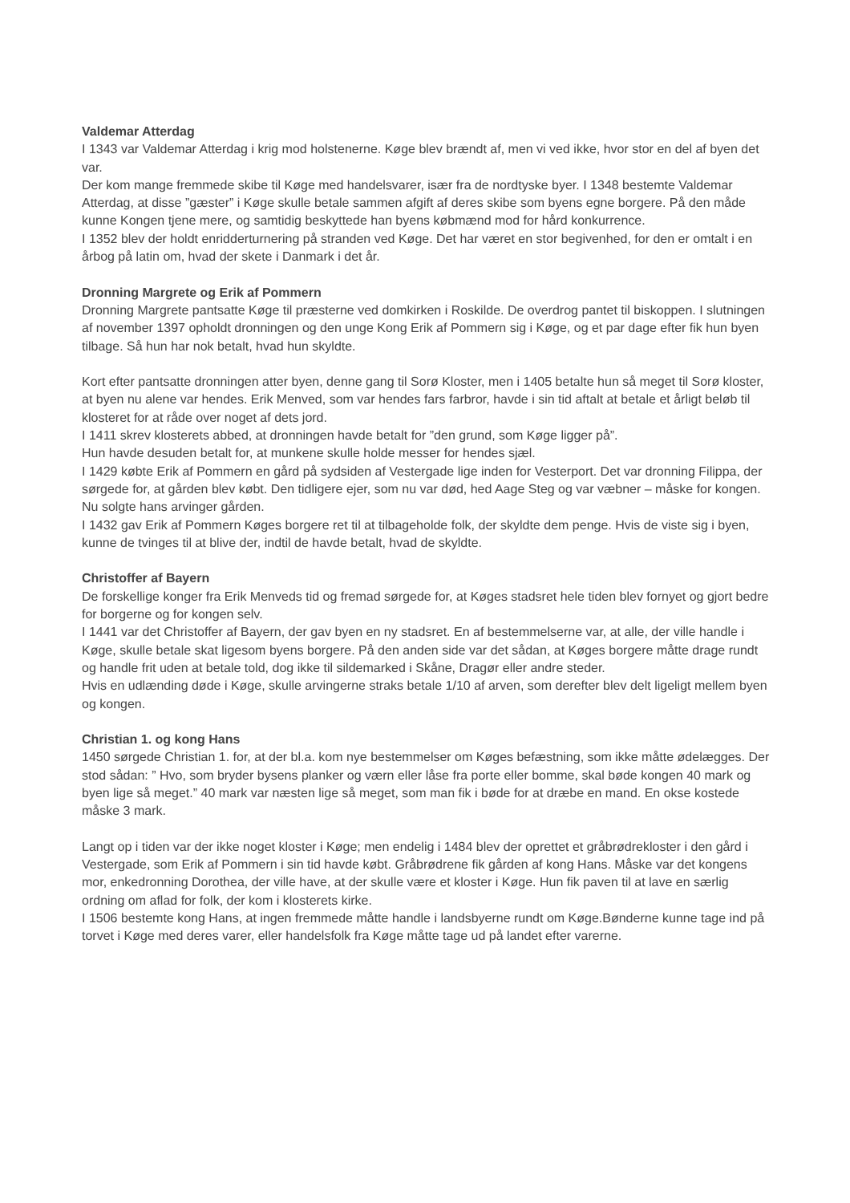Valdemar Atterdag
I 1343 var Valdemar Atterdag i krig mod holstenerne. Køge blev brændt af, men vi ved ikke, hvor stor en del af byen det var.
Der kom mange fremmede skibe til Køge med handelsvarer, især fra de nordtyske byer. I 1348 bestemte Valdemar Atterdag, at disse ”gæster” i Køge skulle betale sammen afgift af deres skibe som byens egne borgere. På den måde kunne Kongen tjene mere, og samtidig beskyttede han byens købmænd mod for hård konkurrence.
I 1352 blev der holdt enridderturnering på stranden ved Køge. Det har været en stor begivenhed, for den er omtalt i en årbog på latin om, hvad der skete i Danmark i det år.
Dronning Margrete og Erik af Pommern
Dronning Margrete pantsatte Køge til præsterne ved domkirken i Roskilde. De overdrog pantet til biskoppen. I slutningen af november 1397 opholdt dronningen og den unge Kong Erik af Pommern sig i Køge, og et par dage efter fik hun byen tilbage. Så hun har nok betalt, hvad hun skyldte.
Kort efter pantsatte dronningen atter byen, denne gang til Sorø Kloster, men i 1405 betalte hun så meget til Sorø kloster, at byen nu alene var hendes. Erik Menved, som var hendes fars farbror, havde i sin tid aftalt at betale et årligt beløb til klosteret for at råde over noget af dets jord.
I 1411 skrev klosterets abbed, at dronningen havde betalt for ”den grund, som Køge ligger på”.
Hun havde desuden betalt for, at munkene skulle holde messer for hendes sjæl.
I 1429 købte Erik af Pommern en gård på sydsiden af Vestergade lige inden for Vesterport. Det var dronning Filippa, der sørgede for, at gården blev købt. Den tidligere ejer, som nu var død, hed Aage Steg og var væbner – måske for kongen. Nu solgte hans arvinger gården.
I 1432 gav Erik af Pommern Køges borgere ret til at tilbageholde folk, der skyldte dem penge. Hvis de viste sig i byen, kunne de tvinges til at blive der, indtil de havde betalt, hvad de skyldte.
Christoffer af Bayern
De forskellige konger fra Erik Menveds tid og fremad sørgede for, at Køges stadsret hele tiden blev fornyet og gjort bedre for borgerne og for kongen selv.
I 1441 var det Christoffer af Bayern, der gav byen en ny stadsret. En af bestemmelserne var, at alle, der ville handle i Køge, skulle betale skat ligesom byens borgere. På den anden side var det sådan, at Køges borgere måtte drage rundt og handle frit uden at betale told, dog ikke til sildemarked i Skåne, Dragør eller andre steder.
Hvis en udlænding døde i Køge, skulle arvingerne straks betale 1/10 af arven, som derefter blev delt ligeligt mellem byen og kongen.
Christian 1. og kong Hans
1450 sørgede Christian 1. for, at der bl.a. kom nye bestemmelser om Køges befæstning, som ikke måtte ødelægges. Der stod sådan: ” Hvo, som bryder bysens planker og værn eller låse fra porte eller bomme, skal bøde kongen 40 mark og byen lige så meget.” 40 mark var næsten lige så meget, som man fik i bøde for at dræbe en mand. En okse kostede måske 3 mark.
Langt op i tiden var der ikke noget kloster i Køge; men endelig i 1484 blev der oprettet et gråbrødrekloster i den gård i Vestergade, som Erik af Pommern i sin tid havde købt. Gråbrødrene fik gården af kong Hans. Måske var det kongens mor, enkedronning Dorothea, der ville have, at der skulle være et kloster i Køge. Hun fik paven til at lave en særlig ordning om aflad for folk, der kom i klosterets kirke.
I 1506 bestemte kong Hans, at ingen fremmede måtte handle i landsbyerne rundt om Køge.Bønderne kunne tage ind på torvet i Køge med deres varer, eller handelsfolk fra Køge måtte tage ud på landet efter varerne.